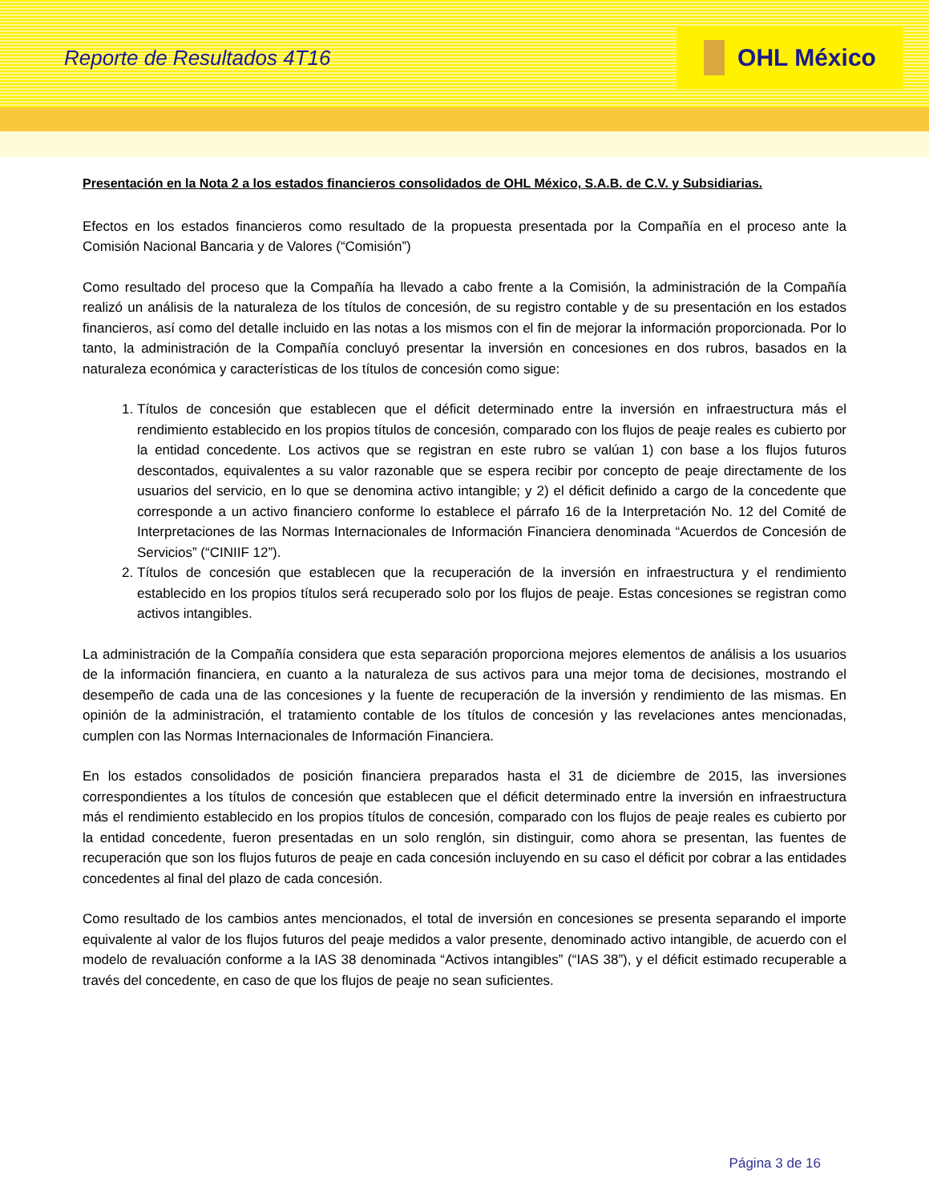Reporte de Resultados 4T16
OHL México
Presentación en la Nota 2 a los estados financieros consolidados de OHL México, S.A.B. de C.V. y Subsidiarias.
Efectos en los estados financieros como resultado de la propuesta presentada por la Compañía en el proceso ante la Comisión Nacional Bancaria y de Valores (“Comisión”)
Como resultado del proceso que la Compañía ha llevado a cabo frente a la Comisión, la administración de la Compañía realizó un análisis de la naturaleza de los títulos de concesión, de su registro contable y de su presentación en los estados financieros, así como del detalle incluido en las notas a los mismos con el fin de mejorar la información proporcionada. Por lo tanto, la administración de la Compañía concluyó presentar la inversión en concesiones en dos rubros, basados en la naturaleza económica y características de los títulos de concesión como sigue:
1. Títulos de concesión que establecen que el déficit determinado entre la inversión en infraestructura más el rendimiento establecido en los propios títulos de concesión, comparado con los flujos de peaje reales es cubierto por la entidad concedente. Los activos que se registran en este rubro se valúan 1) con base a los flujos futuros descontados, equivalentes a su valor razonable que se espera recibir por concepto de peaje directamente de los usuarios del servicio, en lo que se denomina activo intangible; y 2) el déficit definido a cargo de la concedente que corresponde a un activo financiero conforme lo establece el párrafo 16 de la Interpretación No. 12 del Comité de Interpretaciones de las Normas Internacionales de Información Financiera denominada “Acuerdos de Concesión de Servicios” (“CINIIF 12”).
2. Títulos de concesión que establecen que la recuperación de la inversión en infraestructura y el rendimiento establecido en los propios títulos será recuperado solo por los flujos de peaje. Estas concesiones se registran como activos intangibles.
La administración de la Compañía considera que esta separación proporciona mejores elementos de análisis a los usuarios de la información financiera, en cuanto a la naturaleza de sus activos para una mejor toma de decisiones, mostrando el desempeño de cada una de las concesiones y la fuente de recuperación de la inversión y rendimiento de las mismas. En opinión de la administración, el tratamiento contable de los títulos de concesión y las revelaciones antes mencionadas, cumplen con las Normas Internacionales de Información Financiera.
En los estados consolidados de posición financiera preparados hasta el 31 de diciembre de 2015, las inversiones correspondientes a los títulos de concesión que establecen que el déficit determinado entre la inversión en infraestructura más el rendimiento establecido en los propios títulos de concesión, comparado con los flujos de peaje reales es cubierto por la entidad concedente, fueron presentadas en un solo renglón, sin distinguir, como ahora se presentan, las fuentes de recuperación que son los flujos futuros de peaje en cada concesión incluyendo en su caso el déficit por cobrar a las entidades concedentes al final del plazo de cada concesión.
Como resultado de los cambios antes mencionados, el total de inversión en concesiones se presenta separando el importe equivalente al valor de los flujos futuros del peaje medidos a valor presente, denominado activo intangible, de acuerdo con el modelo de revaluación conforme a la IAS 38 denominada “Activos intangibles” (“IAS 38”), y el déficit estimado recuperable a través del concedente, en caso de que los flujos de peaje no sean suficientes.
Página 3 de 16